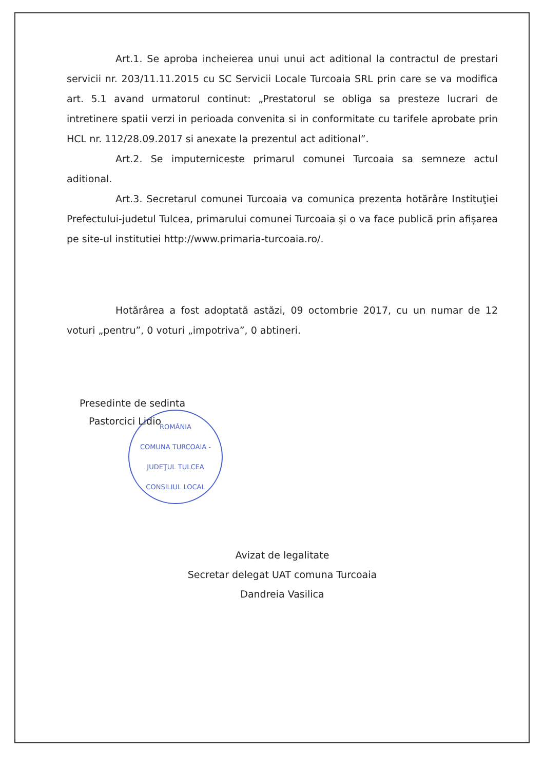Art.1. Se aproba incheierea unui unui act aditional la contractul de prestari servicii nr. 203/11.11.2015 cu SC Servicii Locale Turcoaia SRL prin care se va modifica art. 5.1 avand urmatorul continut: „Prestatorul se obliga sa presteze lucrari de intretinere spatii verzi in perioada convenita si in conformitate cu tarifele aprobate prin HCL nr. 112/28.09.2017 si anexate la prezentul act aditional”.
Art.2. Se imputerniceste primarul comunei Turcoaia sa semneze actul aditional.
Art.3. Secretarul comunei Turcoaia va comunica prezenta hotărâre Instituţiei Prefectului-judetul Tulcea, primarului comunei Turcoaia și o va face publică prin afișarea pe site-ul institutiei http://www.primaria-turcoaia.ro/.
Hotărârea a fost adoptată astăzi, 09 octombrie 2017, cu un numar de 12 voturi „pentru”, 0 voturi „impotriva”, 0 abtineri.
Presedinte de sedinta
Pastorcici Lidio
ROMÂNIA
COMUNA TURCOAIA - JUDEŢUL TULCEA
CONSILIUL LOCAL
Avizat de legalitate
Secretar delegat UAT comuna Turcoaia
Dandreia Vasilica